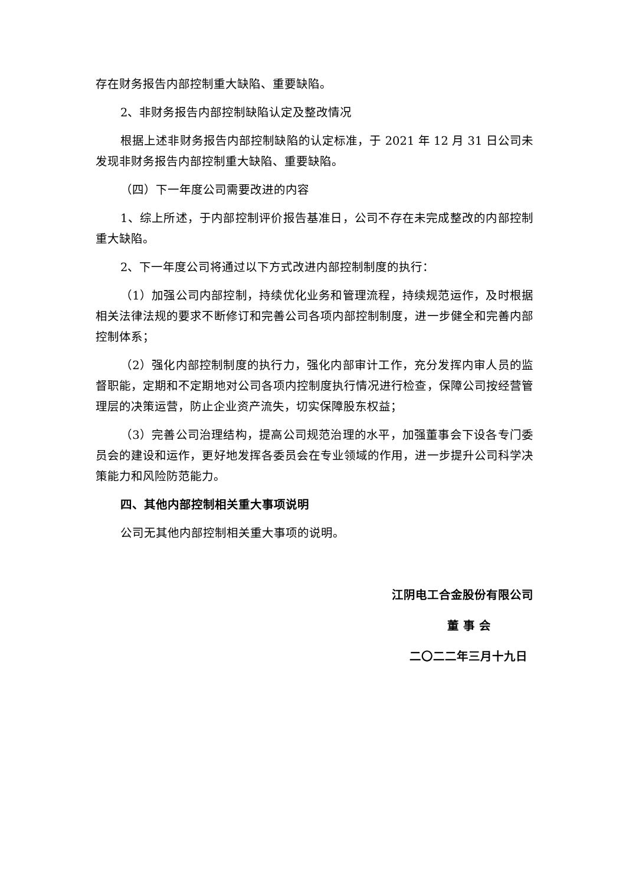存在财务报告内部控制重大缺陷、重要缺陷。
2、非财务报告内部控制缺陷认定及整改情况
根据上述非财务报告内部控制缺陷的认定标准，于 2021 年 12 月 31 日公司未发现非财务报告内部控制重大缺陷、重要缺陷。
（四）下一年度公司需要改进的内容
1、综上所述，于内部控制评价报告基准日，公司不存在未完成整改的内部控制重大缺陷。
2、下一年度公司将通过以下方式改进内部控制制度的执行：
（1）加强公司内部控制，持续优化业务和管理流程，持续规范运作，及时根据相关法律法规的要求不断修订和完善公司各项内部控制制度，进一步健全和完善内部控制体系；
（2）强化内部控制制度的执行力，强化内部审计工作，充分发挥内审人员的监督职能，定期和不定期地对公司各项内控制度执行情况进行检查，保障公司按经营管理层的决策运营，防止企业资产流失，切实保障股东权益；
（3）完善公司治理结构，提高公司规范治理的水平，加强董事会下设各专门委员会的建设和运作，更好地发挥各委员会在专业领域的作用，进一步提升公司科学决策能力和风险防范能力。
四、其他内部控制相关重大事项说明
公司无其他内部控制相关重大事项的说明。
江阴电工合金股份有限公司
董 事 会
二〇二二年三月十九日